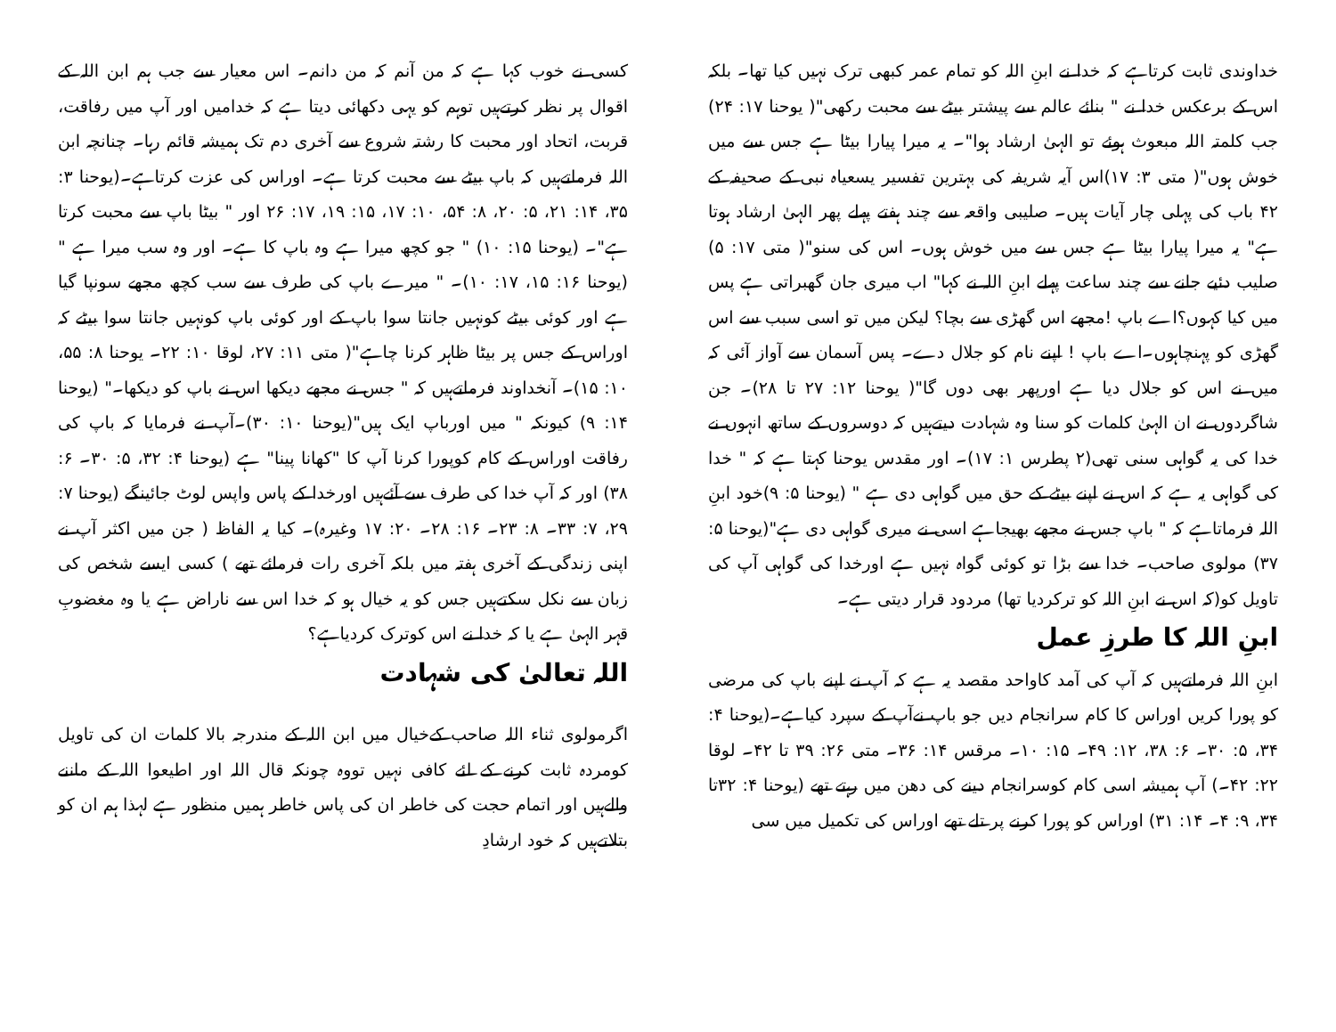کسی نے خوب کہا ہے کہ من آنم کہ من دانم۔ اس معیار سے جب ہم ابن اللہ کے اقوال پر نظر کرتےہیں توہم کو یہی دکھائی دیتا ہے کہ خدامیں اور آپ میں رفاقت، قربت، اتحاد اور محبت کا رشتہ شروع سے آخری دم تک ہمیشہ قائم رہا۔ چنانچہ ابن اللہ فرماتےہیں کہ باپ بیٹے سے محبت کرتا ہے۔ اوراس کی عزت کرتاہے۔(یوحنا ۳: ۳۵، ۱۴: ۲۱، ۵: ۲۰، ۸: ۵۴، ۱۰: ۱۷، ۱۵: ۱۹، ۱۷: ۲۶ اور " بیٹا باپ سے محبت کرتا ہے"۔ (یوحنا ۱۵: ۱۰) " جو کچھ میرا ہے وہ باپ کا ہے۔ اور وہ سب میرا ہے "(یوحنا ۱۶: ۱۵، ۱۷: ۱۰)۔ " میرے باپ کی طرف سے سب کچھ مجھے سونپا گیا ہے اور کوئی بیٹے کونہیں جانتا سوا باپ کے اور کوئی باپ کونہیں جانتا سوا بیٹے کہ اوراس کے جس پر بیٹا ظاہر کرنا چاہے"( متی ۱۱: ۲۷، لوقا ۱۰: ۲۲۔ یوحنا ۸: ۵۵، ۱۰: ۱۵)۔ آنخداوند فرماتےہیں کہ " جس نے مجھے دیکھا اس نے باپ کو دیکھا۔" (یوحنا ۱۴: ۹) کیونکہ " میں اورباپ ایک ہیں"(یوحنا ۱۰: ۳۰)۔آپ نے فرمایا کہ باپ کی رفاقت اوراس کے کام کوپورا کرنا آپ کا "کھانا پینا" ہے (یوحنا ۴: ۳۲، ۵: ۳۰۔ ۶: ۳۸) اور کہ آپ خدا کی طرف سے آئےہیں اورخدا کے پاس واپس لوٹ جائینگے (یوحنا ۷: ۲۹، ۷: ۳۳۔ ۸: ۲۳۔ ۱۶: ۲۸۔ ۲۰: ۱۷ وغیرہ)۔ کیا یہ الفاظ ( جن میں اکثر آپ نے اپنی زندگی کے آخری ہفتہ میں بلکہ آخری رات فرمائے تھے ) کسی ایسے شخص کی زبان سے نکل سکتےہیں جس کو یہ خیال ہو کہ خدا اس سے ناراض ہے یا وہ مغضوبِ قہر الہیٰ ہے یا کہ خدا نے اس کوترک کردیاہے؟
اللہ تعالیٰ کی شہادت
اگرمولوی ثناء اللہ صاحب کےخیال میں ابن اللہ کے مندرجہ بالا کلمات ان کی تاویل کومردہ ثابت کرنے کے لئے کافی نہیں تووہ چونکہ قال اللہ اور اطیعوا اللہ کے ماننے والےہیں اور اتمام حجت کی خاطر ان کی پاس خاطر ہمیں منظور ہے لہذا ہم ان کو بتلاتےہیں کہ خود ارشادِ
خداوندی ثابت کرتاہے کہ خدا نے ابنِ اللہ کو تمام عمر کبھی ترک نہیں کیا تھا۔ بلکہ اس کے برعکس خدا نے " بنائے عالم سے پیشتر بیٹے سے محبت رکھی"( یوحنا ۱۷: ۲۴) جب کلمتہ اللہ مبعوث ہوئے تو الہیٰ ارشاد ہوا"۔ یہ میرا پیارا بیٹا ہے جس سے میں خوش ہوں"( متی ۳: ۱۷)اس آیہ شریفہ کی بہترین تفسیر یسعیاہ نبی کے صحیفہ کے ۴۲ باب کی پہلی چار آیات ہیں۔ صلیبی واقعہ سے چند ہفتے پہلے پھر الہیٰ ارشاد ہوتا ہے" یہ میرا پیارا بیٹا ہے جس سے میں خوش ہوں۔ اس کی سنو"( متی ۱۷: ۵) صلیب دئیے جانے سے چند ساعت پہلے ابنِ اللہ نے کہا" اب میری جان گھبراتی ہے پس میں کیا کہوں؟اے باپ !مجھے اس گھڑی سے بچا؟ لیکن میں تو اسی سبب سے اس گھڑی کو پہنچاہوں۔اے باپ ! اپنے نام کو جلال دے۔ پس آسمان سے آواز آئی کہ میں نے اس کو جلال دیا ہے اورپھر بھی دوں گا"( یوحنا ۱۲: ۲۷ تا ۲۸)۔ جن شاگردوں نے ان الہیٰ کلمات کو سنا وہ شہادت دیتےہیں کہ دوسروں کے ساتھ انہوں نے خدا کی یہ گواہی سنی تھی(۲ پطرس ۱: ۱۷)۔ اور مقدس یوحنا کہتا ہے کہ " خدا کی گواہی یہ ہے کہ اس نے اپنے بیٹے کے حق میں گواہی دی ہے " (یوحنا ۵: ۹)خود ابنِ اللہ فرماتاہے کہ " باپ جس نے مجھے بھیجاہے اسی نے میری گواہی دی ہے"(یوحنا ۵: ۳۷) مولوی صاحب۔ خدا سے بڑا تو کوئی گواہ نہیں ہے اورخدا کی گواہی آپ کی تاویل کو(کہ اس نے ابنِ اللہ کو ترکردیا تھا) مردود قرار دیتی ہے۔
ابنِ اللہ کا طرزِ عمل
ابنِ اللہ فرماتےہیں کہ آپ کی آمد کاواحد مقصد یہ ہے کہ آپ نے اپنے باپ کی مرضی کو پورا کریں اوراس کا کام سرانجام دیں جو باپ نےآپ کے سپرد کیاہے۔(یوحنا ۴: ۳۴، ۵: ۳۰۔ ۶: ۳۸، ۱۲: ۴۹۔ ۱۵: ۱۰۔ مرقس ۱۴: ۳۶۔ متی ۲۶: ۳۹ تا ۴۲۔ لوقا ۲۲: ۴۲۔) آپ ہمیشہ اسی کام کوسرانجام دینے کی دھن میں رہتے تھے (یوحنا ۴: ۳۲تا ۳۴، ۹: ۴۔ ۱۴: ۳۱) اوراس کو پورا کرنے پر تلے تھے اوراس کی تکمیل میں سی